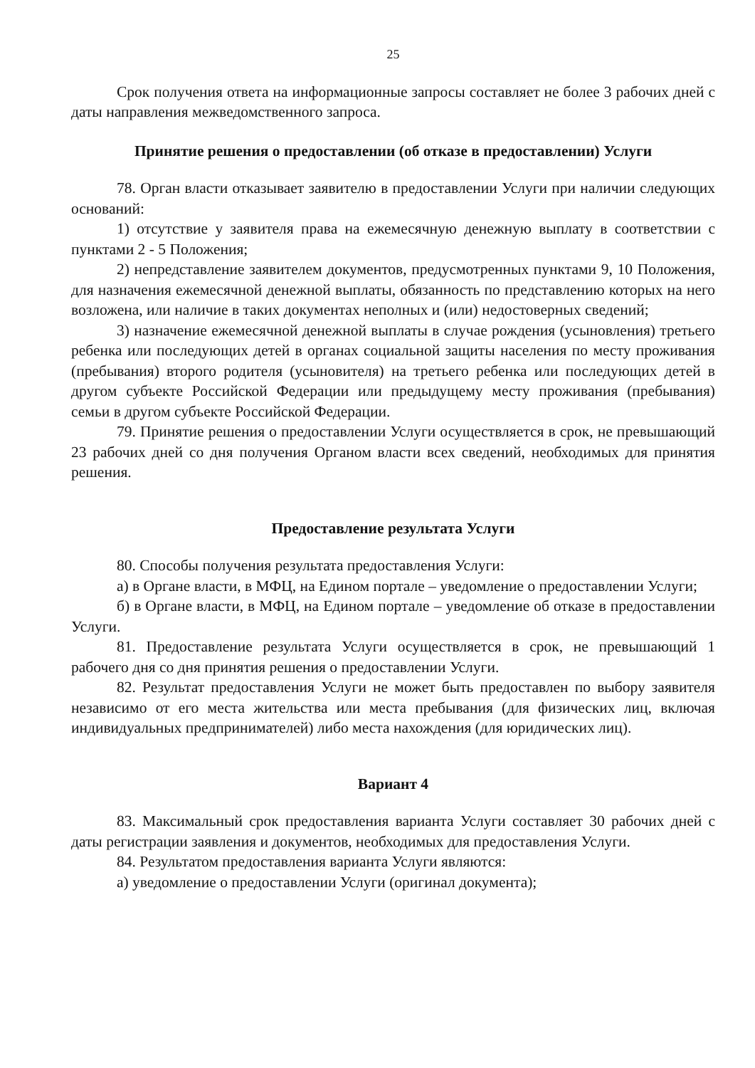25
Срок получения ответа на информационные запросы составляет не более 3 рабочих дней с даты направления межведомственного запроса.
Принятие решения о предоставлении (об отказе в предоставлении) Услуги
78. Орган власти отказывает заявителю в предоставлении Услуги при наличии следующих оснований:
1) отсутствие у заявителя права на ежемесячную денежную выплату в соответствии с пунктами 2 - 5 Положения;
2) непредставление заявителем документов, предусмотренных пунктами 9, 10 Положения, для назначения ежемесячной денежной выплаты, обязанность по представлению которых на него возложена, или наличие в таких документах неполных и (или) недостоверных сведений;
3) назначение ежемесячной денежной выплаты в случае рождения (усыновления) третьего ребенка или последующих детей в органах социальной защиты населения по месту проживания (пребывания) второго родителя (усыновителя) на третьего ребенка или последующих детей в другом субъекте Российской Федерации или предыдущему месту проживания (пребывания) семьи в другом субъекте Российской Федерации.
79. Принятие решения о предоставлении Услуги осуществляется в срок, не превышающий 23 рабочих дней со дня получения Органом власти всех сведений, необходимых для принятия решения.
Предоставление результата Услуги
80. Способы получения результата предоставления Услуги:
а) в Органе власти, в МФЦ, на Едином портале – уведомление о предоставлении Услуги;
б) в Органе власти, в МФЦ, на Едином портале – уведомление об отказе в предоставлении Услуги.
81. Предоставление результата Услуги осуществляется в срок, не превышающий 1 рабочего дня со дня принятия решения о предоставлении Услуги.
82. Результат предоставления Услуги не может быть предоставлен по выбору заявителя независимо от его места жительства или места пребывания (для физических лиц, включая индивидуальных предпринимателей) либо места нахождения (для юридических лиц).
Вариант 4
83. Максимальный срок предоставления варианта Услуги составляет 30 рабочих дней с даты регистрации заявления и документов, необходимых для предоставления Услуги.
84. Результатом предоставления варианта Услуги являются:
а) уведомление о предоставлении Услуги (оригинал документа);